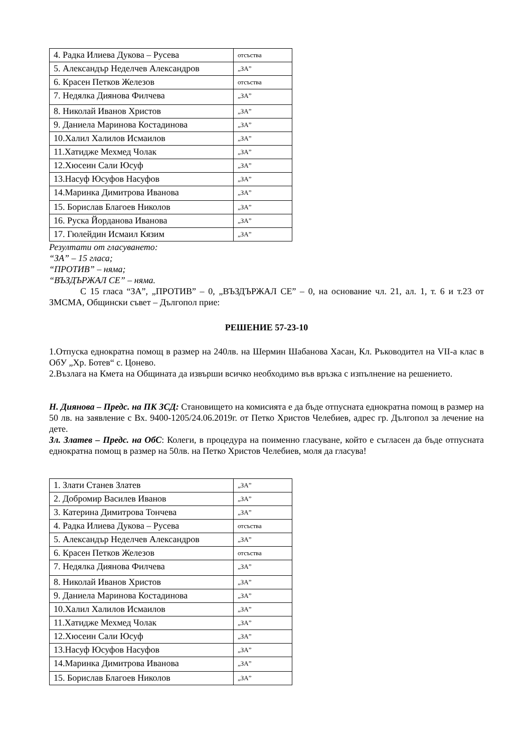| 4. Радка Илиева Дукова – Русева | отсъства |
| 5. Александър Неделчев Александров | „ЗА” |
| 6. Красен Петков Железов | отсъства |
| 7. Недялка Диянова Филчева | „ЗА” |
| 8. Николай Иванов Христов | „ЗА” |
| 9. Даниела Маринова Костадинова | „ЗА” |
| 10.Халил Халилов Исмаилов | „ЗА” |
| 11.Хатидже Мехмед Чолак | „ЗА” |
| 12.Хюсеин Сали Юсуф | „ЗА” |
| 13.Насуф Юсуфов Насуфов | „ЗА” |
| 14.Маринка Димитрова Иванова | „ЗА” |
| 15. Борислав Благоев Николов | „ЗА” |
| 16. Руска Йорданова Иванова | „ЗА” |
| 17. Гюлейдин Исмаил Кязим | „ЗА” |
Резултати от гласуването:
“ЗА” – 15 гласа;
“ПРОТИВ” – няма;
“ВЪЗДЪРЖАЛ СЕ” – няма.
С 15 гласа “ЗА”, „ПРОТИВ” – 0, „ВЪЗДЪРЖАЛ СЕ” – 0, на основание чл. 21, ал. 1, т. 6 и т.23 от ЗМСМА, Общински съвет – Дългопол прие:
РЕШЕНИЕ 57-23-10
1.Отпуска еднократна помощ в размер на 240лв. на Шермин Шабанова Хасан, Кл. Ръководител на VII-а клас в ОбУ „Хр. Ботев“ с. Цонево.
2.Възлага на Кмета на Общината да извърши всичко необходимо във връзка с изпълнение на решението.
Н. Диянова – Предс. на ПК ЗСД: Становището на комисията е да бъде отпусната еднократна помощ в размер на 50 лв. на заявление с Вх. 9400-1205/24.06.2019г. от Петко Христов Челебиев, адрес гр. Дългопол за лечение на дете.
Зл. Златев – Предс. на ОбС: Колеги, в процедура на поименно гласуване, който е съгласен да бъде отпусната еднократна помощ в размер на 50лв. на Петко Христов Челебиев, моля да гласува!
| 1. Злати Станев Златев | „ЗА” |
| 2. Добромир Василев Иванов | „ЗА” |
| 3. Катерина Димитрова Тончева | „ЗА” |
| 4. Радка Илиева Дукова – Русева | отсъства |
| 5. Александър Неделчев Александров | „ЗА” |
| 6. Красен Петков Железов | отсъства |
| 7. Недялка Диянова Филчева | „ЗА” |
| 8. Николай Иванов Христов | „ЗА” |
| 9. Даниела Маринова Костадинова | „ЗА” |
| 10.Халил Халилов Исмаилов | „ЗА” |
| 11.Хатидже Мехмед Чолак | „ЗА” |
| 12.Хюсеин Сали Юсуф | „ЗА” |
| 13.Насуф Юсуфов Насуфов | „ЗА” |
| 14.Маринка Димитрова Иванова | „ЗА” |
| 15. Борислав Благоев Николов | „ЗА” |